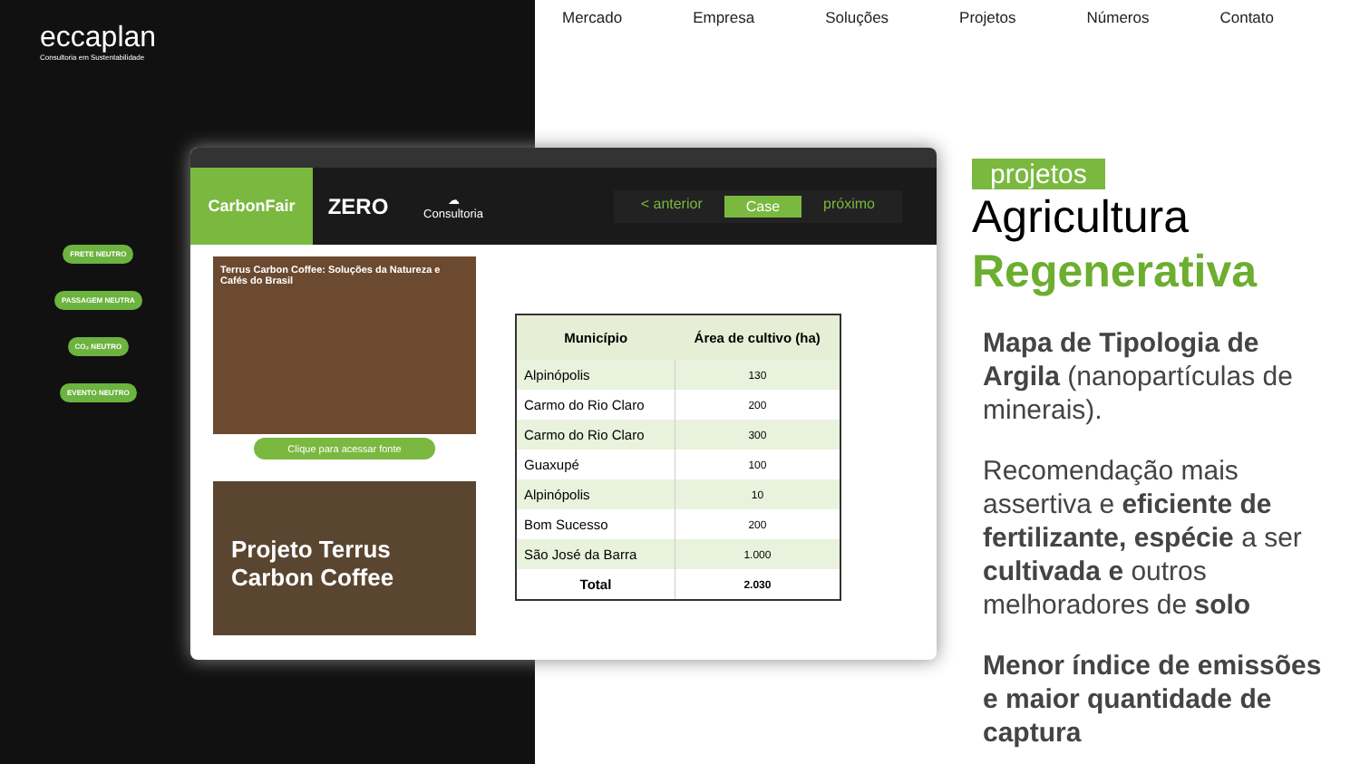eccaplan
Consultoria em Sustentabilidade
Mercado Empresa Soluções Projetos Números Contato
FRETE NEUTRO
PASSAGEM NEUTRA
CO₂ NEUTRO
EVENTO NEUTRO
CarbonFair
ZERO
☁
Consultoria
< anterior Case próximo
Terrus Carbon Coffee: Soluções da Natureza e Cafés do Brasil
Clique para acessar fonte
Projeto Terrus Carbon Coffee
| Município | Área de cultivo (ha) |
| --- | --- |
| Alpinópolis | 130 |
| Carmo do Rio Claro | 200 |
| Carmo do Rio Claro | 300 |
| Guaxupé | 100 |
| Alpinópolis | 10 |
| Bom Sucesso | 200 |
| São José da Barra | 1.000 |
| Total | 2.030 |
projetos
Agricultura
Regenerativa
Mapa de Tipologia de Argila (nanopartículas de minerais).
Recomendação mais assertiva e eficiente de fertilizante, espécie a ser cultivada e outros melhoradores de solo
Menor índice de emissões e maior quantidade de captura